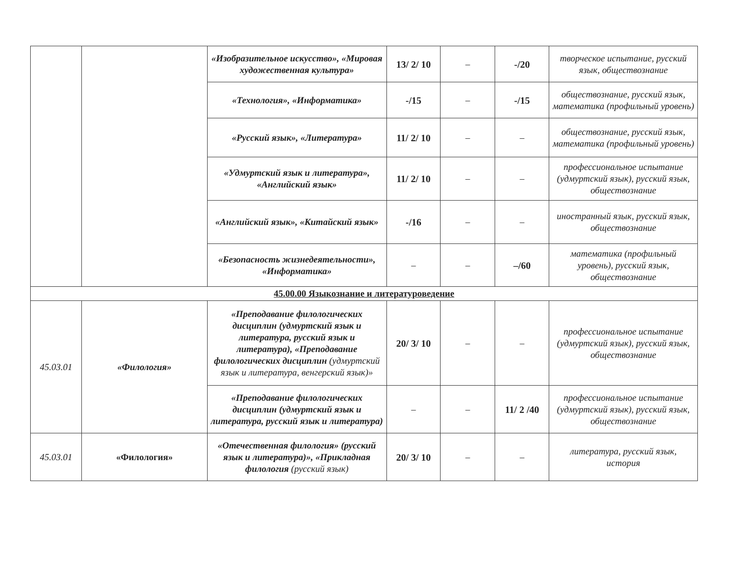| | | «Изобразительное искусство», «Мировая художественная культура» | 13/ 2/ 10 | – | -/20 | творческое испытание, русский язык, обществознание |
| | | «Технология», «Информатика» | -/15 | – | -/15 | обществознание, русский язык, математика (профильный уровень) |
| | | «Русский язык», «Литература» | 11/ 2/ 10 | – | – | обществознание, русский язык, математика (профильный уровень) |
| | | «Удмуртский язык и литература», «Английский язык» | 11/ 2/ 10 | – | – | профессиональное испытание (удмуртский язык), русский язык, обществознание |
| | | «Английский язык», «Китайский язык» | -/16 | – | – | иностранный язык, русский язык, обществознание |
| | | «Безопасность жизнедеятельности», «Информатика» | – | – | –/60 | математика (профильный уровень), русский язык, обществознание |
| 45.00.00 Языкознание и литературоведение | | | | | | |
| 45.03.01 | «Филология» | «Преподавание филологических дисциплин (удмуртский язык и литература, русский язык и литература), «Преподавание филологических дисциплин (удмуртский язык и литература, венгерский язык)» | 20/ 3/ 10 | – | – | профессиональное испытание (удмуртский язык), русский язык, обществознание |
| | | «Преподавание филологических дисциплин (удмуртский язык и литература, русский язык и литература) | – | – | 11/ 2 /40 | профессиональное испытание (удмуртский язык), русский язык, обществознание |
| 45.03.01 | «Филология» | «Отечественная филология» (русский язык и литература)», «Прикладная филология (русский язык) | 20/ 3/ 10 | – | – | литература, русский язык, история |